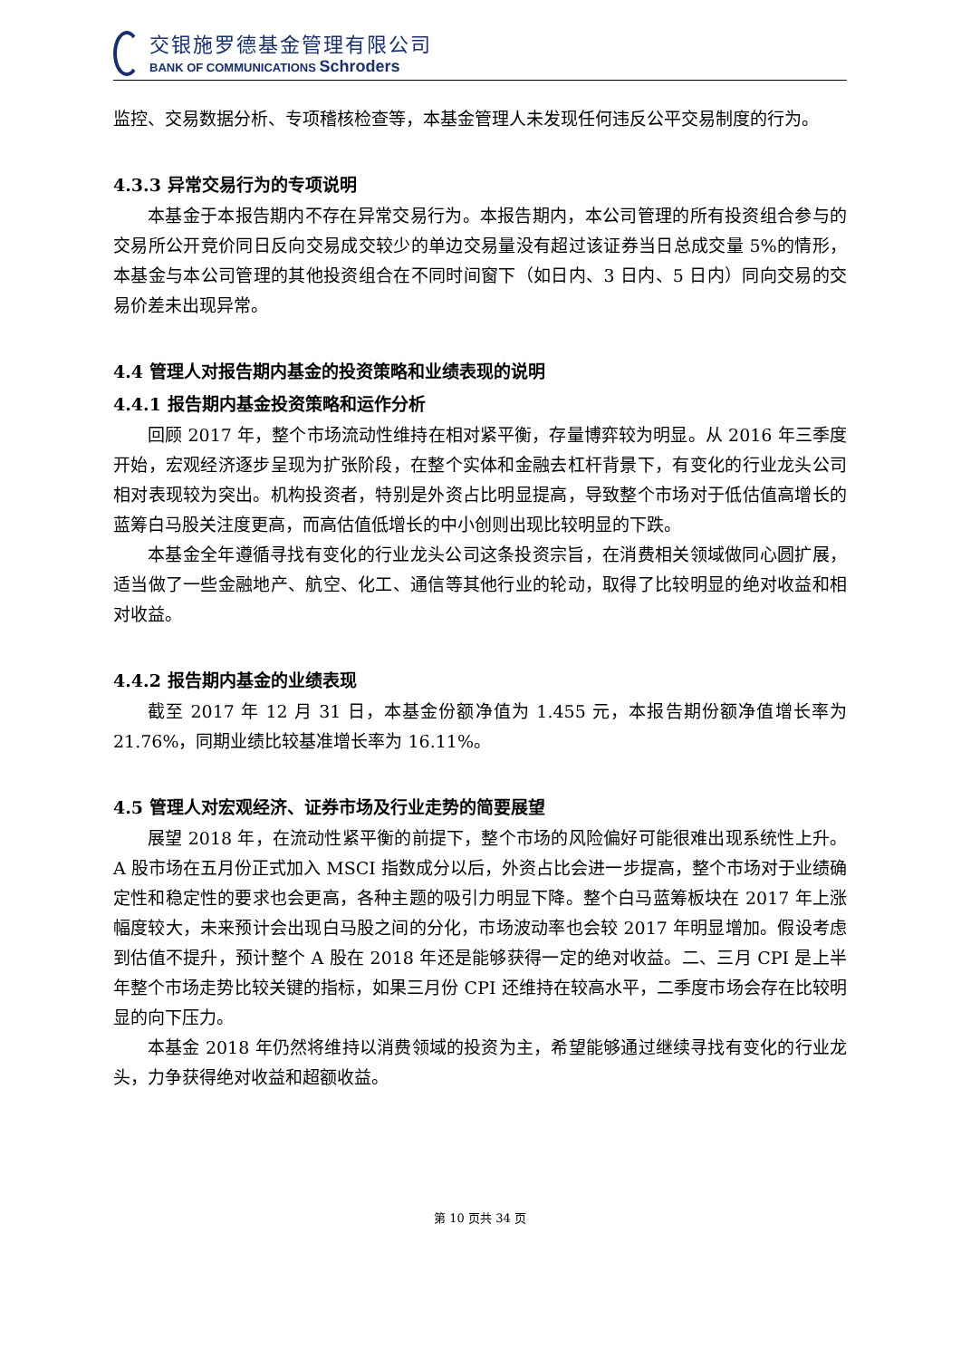交银施罗德基金管理有限公司
BANK OF COMMUNICATIONS Schroders
监控、交易数据分析、专项稽核检查等，本基金管理人未发现任何违反公平交易制度的行为。
4.3.3 异常交易行为的专项说明
本基金于本报告期内不存在异常交易行为。本报告期内，本公司管理的所有投资组合参与的交易所公开竞价同日反向交易成交较少的单边交易量没有超过该证券当日总成交量 5%的情形，本基金与本公司管理的其他投资组合在不同时间窗下（如日内、3 日内、5 日内）同向交易的交易价差未出现异常。
4.4 管理人对报告期内基金的投资策略和业绩表现的说明
4.4.1 报告期内基金投资策略和运作分析
回顾 2017 年，整个市场流动性维持在相对紧平衡，存量博弈较为明显。从 2016 年三季度开始，宏观经济逐步呈现为扩张阶段，在整个实体和金融去杠杆背景下，有变化的行业龙头公司相对表现较为突出。机构投资者，特别是外资占比明显提高，导致整个市场对于低估值高增长的蓝筹白马股关注度更高，而高估值低增长的中小创则出现比较明显的下跌。
本基金全年遵循寻找有变化的行业龙头公司这条投资宗旨，在消费相关领域做同心圆扩展，适当做了一些金融地产、航空、化工、通信等其他行业的轮动，取得了比较明显的绝对收益和相对收益。
4.4.2 报告期内基金的业绩表现
截至 2017 年 12 月 31 日，本基金份额净值为 1.455 元，本报告期份额净值增长率为 21.76%，同期业绩比较基准增长率为 16.11%。
4.5 管理人对宏观经济、证券市场及行业走势的简要展望
展望 2018 年，在流动性紧平衡的前提下，整个市场的风险偏好可能很难出现系统性上升。A 股市场在五月份正式加入 MSCI 指数成分以后，外资占比会进一步提高，整个市场对于业绩确定性和稳定性的要求也会更高，各种主题的吸引力明显下降。整个白马蓝筹板块在 2017 年上涨幅度较大，未来预计会出现白马股之间的分化，市场波动率也会较 2017 年明显增加。假设考虑到估值不提升，预计整个 A 股在 2018 年还是能够获得一定的绝对收益。二、三月 CPI 是上半年整个市场走势比较关键的指标，如果三月份 CPI 还维持在较高水平，二季度市场会存在比较明显的向下压力。
本基金 2018 年仍然将维持以消费领域的投资为主，希望能够通过继续寻找有变化的行业龙头，力争获得绝对收益和超额收益。
第 10 页共 34 页